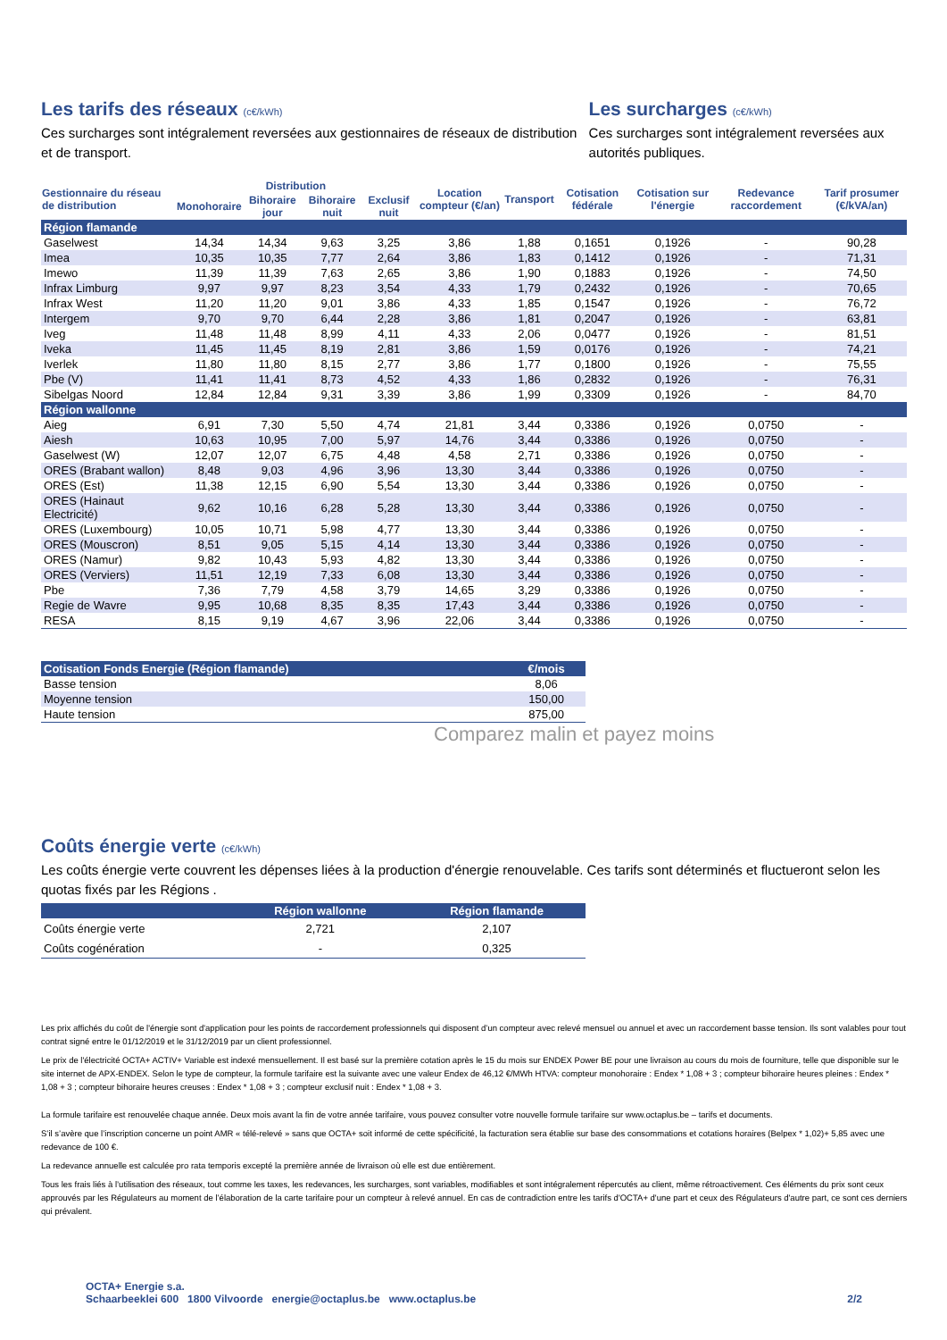Les tarifs des réseaux (c€/kWh)
Ces surcharges sont intégralement reversées aux gestionnaires de réseaux de distribution et de transport.
Les surcharges (c€/kWh)
Ces surcharges sont intégralement reversées aux autorités publiques.
| Gestionnaire du réseau de distribution | Distribution | | | | Location compteur (€/an) | Transport | Cotisation fédérale | Cotisation sur l'énergie | Redevance raccordement | Tarif prosumer (€/kVA/an) |
| --- | --- | --- | --- | --- | --- | --- | --- | --- | --- | --- |
| | Monohoraire | Bihoraire jour | Bihoraire nuit | Exclusif nuit | | | | | | |
| Région flamande | | | | | | | | | | |
| Gaselwest | 14,34 | 14,34 | 9,63 | 3,25 | 3,86 | 1,88 | 0,1651 | 0,1926 | - | 90,28 |
| Imea | 10,35 | 10,35 | 7,77 | 2,64 | 3,86 | 1,83 | 0,1412 | 0,1926 | - | 71,31 |
| Imewo | 11,39 | 11,39 | 7,63 | 2,65 | 3,86 | 1,90 | 0,1883 | 0,1926 | - | 74,50 |
| Infrax Limburg | 9,97 | 9,97 | 8,23 | 3,54 | 4,33 | 1,79 | 0,2432 | 0,1926 | - | 70,65 |
| Infrax West | 11,20 | 11,20 | 9,01 | 3,86 | 4,33 | 1,85 | 0,1547 | 0,1926 | - | 76,72 |
| Intergem | 9,70 | 9,70 | 6,44 | 2,28 | 3,86 | 1,81 | 0,2047 | 0,1926 | - | 63,81 |
| Iveg | 11,48 | 11,48 | 8,99 | 4,11 | 4,33 | 2,06 | 0,0477 | 0,1926 | - | 81,51 |
| Iveka | 11,45 | 11,45 | 8,19 | 2,81 | 3,86 | 1,59 | 0,0176 | 0,1926 | - | 74,21 |
| Iverlek | 11,80 | 11,80 | 8,15 | 2,77 | 3,86 | 1,77 | 0,1800 | 0,1926 | - | 75,55 |
| Pbe (V) | 11,41 | 11,41 | 8,73 | 4,52 | 4,33 | 1,86 | 0,2832 | 0,1926 | - | 76,31 |
| Sibelgas Noord | 12,84 | 12,84 | 9,31 | 3,39 | 3,86 | 1,99 | 0,3309 | 0,1926 | - | 84,70 |
| Région wallonne | | | | | | | | | | |
| Aieg | 6,91 | 7,30 | 5,50 | 4,74 | 21,81 | 3,44 | 0,3386 | 0,1926 | 0,0750 | - |
| Aiesh | 10,63 | 10,95 | 7,00 | 5,97 | 14,76 | 3,44 | 0,3386 | 0,1926 | 0,0750 | - |
| Gaselwest (W) | 12,07 | 12,07 | 6,75 | 4,48 | 4,58 | 2,71 | 0,3386 | 0,1926 | 0,0750 | - |
| ORES (Brabant wallon) | 8,48 | 9,03 | 4,96 | 3,96 | 13,30 | 3,44 | 0,3386 | 0,1926 | 0,0750 | - |
| ORES (Est) | 11,38 | 12,15 | 6,90 | 5,54 | 13,30 | 3,44 | 0,3386 | 0,1926 | 0,0750 | - |
| ORES (Hainaut Electricité) | 9,62 | 10,16 | 6,28 | 5,28 | 13,30 | 3,44 | 0,3386 | 0,1926 | 0,0750 | - |
| ORES (Luxembourg) | 10,05 | 10,71 | 5,98 | 4,77 | 13,30 | 3,44 | 0,3386 | 0,1926 | 0,0750 | - |
| ORES (Mouscron) | 8,51 | 9,05 | 5,15 | 4,14 | 13,30 | 3,44 | 0,3386 | 0,1926 | 0,0750 | - |
| ORES (Namur) | 9,82 | 10,43 | 5,93 | 4,82 | 13,30 | 3,44 | 0,3386 | 0,1926 | 0,0750 | - |
| ORES (Verviers) | 11,51 | 12,19 | 7,33 | 6,08 | 13,30 | 3,44 | 0,3386 | 0,1926 | 0,0750 | - |
| Pbe | 7,36 | 7,79 | 4,58 | 3,79 | 14,65 | 3,29 | 0,3386 | 0,1926 | 0,0750 | - |
| Regie de Wavre | 9,95 | 10,68 | 8,35 | 8,35 | 17,43 | 3,44 | 0,3386 | 0,1926 | 0,0750 | - |
| RESA | 8,15 | 9,19 | 4,67 | 3,96 | 22,06 | 3,44 | 0,3386 | 0,1926 | 0,0750 | - |
| Cotisation Fonds Energie (Région flamande) | €/mois |
| Basse tension | 8,06 |
| Moyenne tension | 150,00 |
| Haute tension | 875,00 |
Comparez malin et payez moins
Coûts énergie verte (c€/kWh)
Les coûts énergie verte couvrent les dépenses liées à la production d'énergie renouvelable. Ces tarifs sont déterminés et fluctueront selon les quotas fixés par les Régions .
| | Région wallonne | Région flamande |
| Coûts énergie verte | 2,721 | 2,107 |
| Coûts cogénération | - | 0,325 |
Les prix affichés du coût de l'énergie sont d'application pour les points de raccordement professionnels qui disposent d’un compteur avec relevé mensuel ou annuel et avec un raccordement basse tension. Ils sont valables pour tout contrat signé entre le 01/12/2019 et le 31/12/2019 par un client professionnel.
Le prix de l'électricité OCTA+ ACTIV+ Variable est indexé mensuellement. Il est basé sur la première cotation après le 15 du mois sur ENDEX Power BE pour une livraison au cours du mois de fourniture, telle que disponible sur le site internet de APX-ENDEX. Selon le type de compteur, la formule tarifaire est la suivante avec une valeur Endex de 46,12 €/MWh HTVA: compteur monohoraire : Endex * 1,08 + 3 ; compteur bihoraire heures pleines : Endex * 1,08 + 3 ; compteur bihoraire heures creuses : Endex * 1,08 + 3 ; compteur exclusif nuit : Endex * 1,08 + 3.
La formule tarifaire est renouvelée chaque année. Deux mois avant la fin de votre année tarifaire, vous pouvez consulter votre nouvelle formule tarifaire sur www.octaplus.be – tarifs et documents.
S’il s’avère que l’inscription concerne un point AMR « télé-relevé » sans que OCTA+ soit informé de cette spécificité, la facturation sera établie sur base des consommations et cotations horaires (Belpex * 1,02)+ 5,85 avec une redevance de 100 €.
La redevance annuelle est calculée pro rata temporis excepté la première année de livraison où elle est due entièrement.
Tous les frais liés à l’utilisation des réseaux, tout comme les taxes, les redevances, les surcharges, sont variables, modifiables et sont intégralement répercutés au client, même rétroactivement. Ces éléments du prix sont ceux approuvés par les Régulateurs au moment de l’élaboration de la carte tarifaire pour un compteur à relevé annuel. En cas de contradiction entre les tarifs d'OCTA+ d'une part et ceux des Régulateurs d'autre part, ce sont ces derniers qui prévalent.
OCTA+ Energie s.a.
Schaarbeeklei 600 1800 Vilvoorde energie@octaplus.be www.octaplus.be
2/2